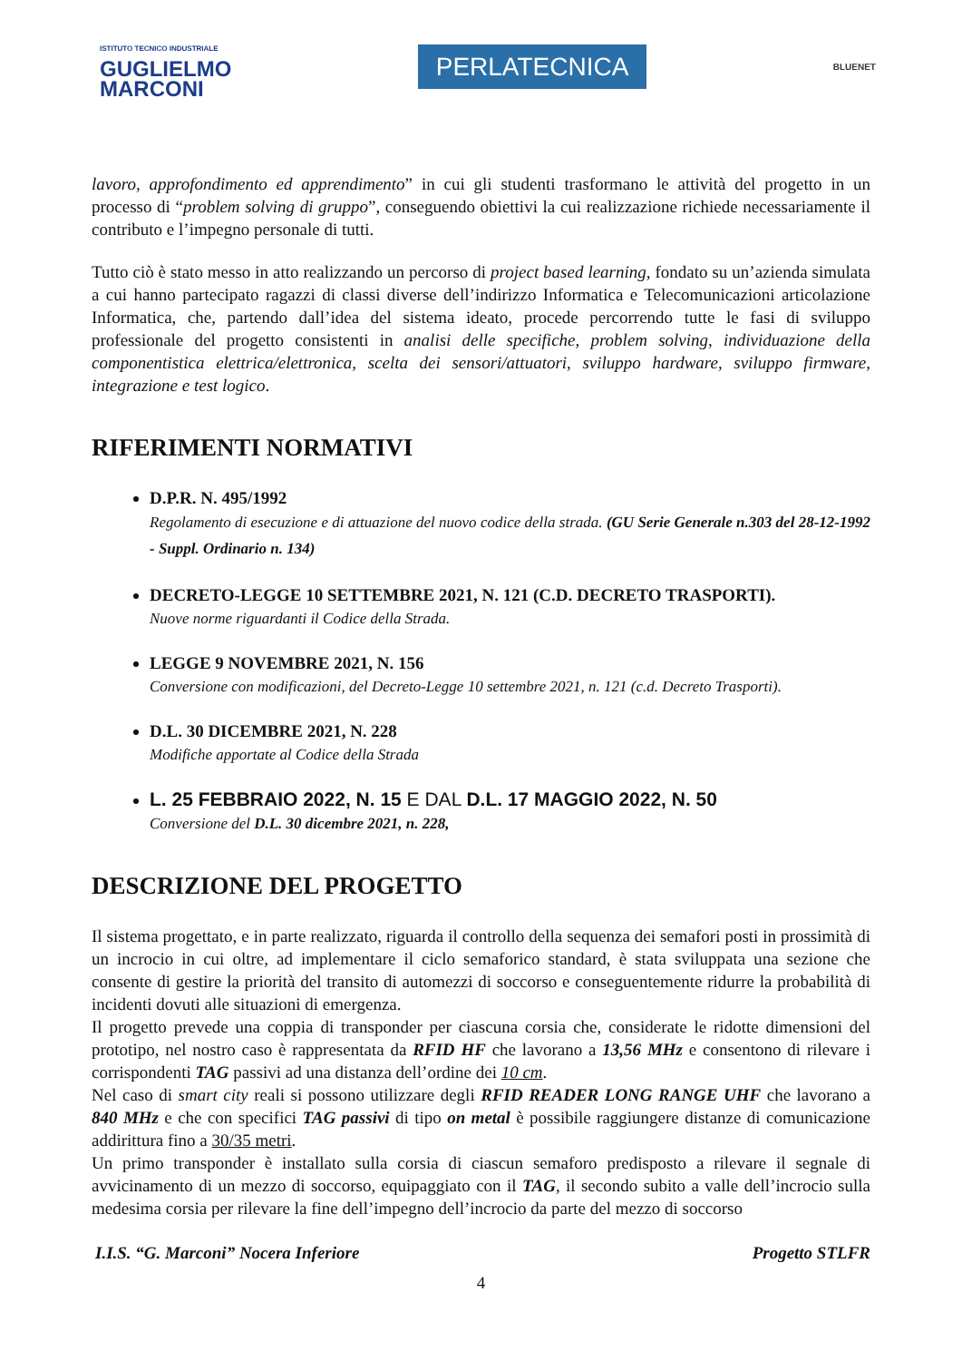ISTITUTO TECNICO INDUSTRIALE
GUGLIELMO
MARCONI
PERLATECNICA
BLUENET
lavoro, approfondimento ed apprendimento” in cui gli studenti trasformano le attività del progetto in un processo di “problem solving di gruppo”, conseguendo obiettivi la cui realizzazione richiede necessariamente il contributo e l’impegno personale di tutti.
Tutto ciò è stato messo in atto realizzando un percorso di project based learning, fondato su un’azienda simulata a cui hanno partecipato ragazzi di classi diverse dell’indirizzo Informatica e Telecomunicazioni articolazione Informatica, che, partendo dall’idea del sistema ideato, procede percorrendo tutte le fasi di sviluppo professionale del progetto consistenti in analisi delle specifiche, problem solving, individuazione della componentistica elettrica/elettronica, scelta dei sensori/attuatori, sviluppo hardware, sviluppo firmware, integrazione e test logico.
RIFERIMENTI NORMATIVI
D.P.R. N. 495/1992
Regolamento di esecuzione e di attuazione del nuovo codice della strada. (GU Serie Generale n.303 del 28-12-1992 - Suppl. Ordinario n. 134)
DECRETO-LEGGE 10 SETTEMBRE 2021, N. 121 (C.D. DECRETO TRASPORTI).
Nuove norme riguardanti il Codice della Strada.
LEGGE 9 NOVEMBRE 2021, N. 156
Conversione con modificazioni, del Decreto-Legge 10 settembre 2021, n. 121 (c.d. Decreto Trasporti).
D.L. 30 DICEMBRE 2021, N. 228
Modifiche apportate al Codice della Strada
L. 25 FEBBRAIO 2022, N. 15 E DAL D.L. 17 MAGGIO 2022, N. 50
Conversione del D.L. 30 dicembre 2021, n. 228,
DESCRIZIONE DEL PROGETTO
Il sistema progettato, e in parte realizzato, riguarda il controllo della sequenza dei semafori posti in prossimità di un incrocio in cui oltre, ad implementare il ciclo semaforico standard, è stata sviluppata una sezione che consente di gestire la priorità del transito di automezzi di soccorso e conseguentemente ridurre la probabilità di incidenti dovuti alle situazioni di emergenza.
Il progetto prevede una coppia di transponder per ciascuna corsia che, considerate le ridotte dimensioni del prototipo, nel nostro caso è rappresentata da RFID HF che lavorano a 13,56 MHz e consentono di rilevare i corrispondenti TAG passivi ad una distanza dell’ordine dei 10 cm.
Nel caso di smart city reali si possono utilizzare degli RFID READER LONG RANGE UHF che lavorano a 840 MHz e che con specifici TAG passivi di tipo on metal è possibile raggiungere distanze di comunicazione addirittura fino a 30/35 metri.
Un primo transponder è installato sulla corsia di ciascun semaforo predisposto a rilevare il segnale di avvicinamento di un mezzo di soccorso, equipaggiato con il TAG, il secondo subito a valle dell’incrocio sulla medesima corsia per rilevare la fine dell’impegno dell’incrocio da parte del mezzo di soccorso
I.I.S. “G. Marconi” Nocera Inferiore Progetto STLFR
4